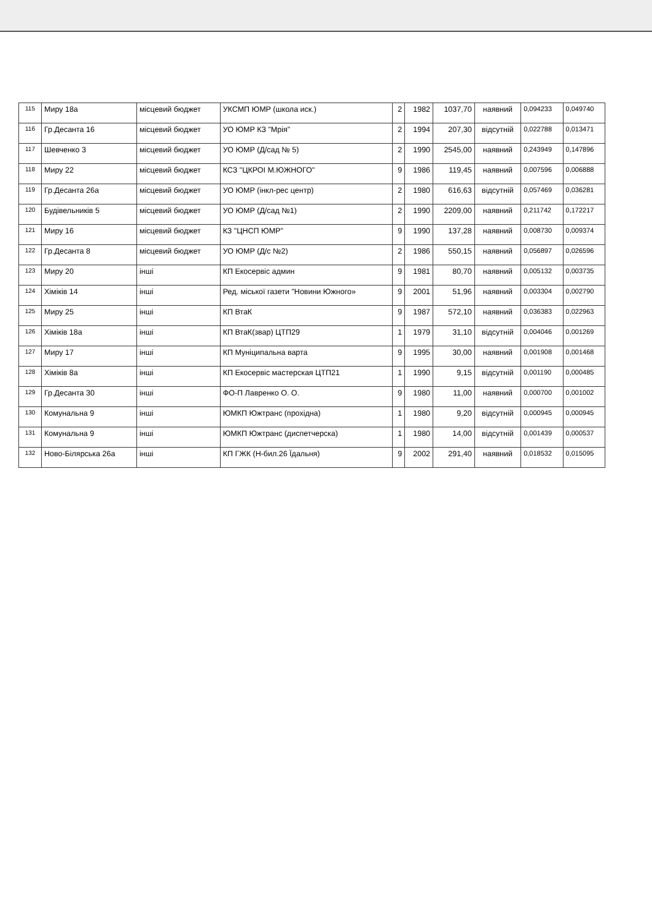| 115 | Миру 18а | місцевий бюджет | УКСМП ЮМР (школа иск.) | 2 | 1982 | 1037,70 | наявний | 0,094233 | 0,049740 |
| 116 | Гр.Десанта 16 | місцевий бюджет | УО ЮМР КЗ "Мрія" | 2 | 1994 | 207,30 | відсутній | 0,022788 | 0,013471 |
| 117 | Шевченко 3 | місцевий бюджет | УО ЮМР (Д/сад № 5) | 2 | 1990 | 2545,00 | наявний | 0,243949 | 0,147896 |
| 118 | Миру 22 | місцевий бюджет | КСЗ "ЦКРОІ М.ЮЖНОГО" | 9 | 1986 | 119,45 | наявний | 0,007596 | 0,006888 |
| 119 | Гр.Десанта 26а | місцевий бюджет | УО ЮМР (інкл-рес центр) | 2 | 1980 | 616,63 | відсутній | 0,057469 | 0,036281 |
| 120 | Будівельників 5 | місцевий бюджет | УО ЮМР (Д/сад №1) | 2 | 1990 | 2209,00 | наявний | 0,211742 | 0,172217 |
| 121 | Миру 16 | місцевий бюджет | КЗ "ЦНСП ЮМР" | 9 | 1990 | 137,28 | наявний | 0,008730 | 0,009374 |
| 122 | Гр.Десанта 8 | місцевий бюджет | УО ЮМР (Д/с №2) | 2 | 1986 | 550,15 | наявний | 0,056897 | 0,026596 |
| 123 | Миру 20 | інші | КП Екосервіс админ | 9 | 1981 | 80,70 | наявний | 0,005132 | 0,003735 |
| 124 | Хіміків 14 | інші | Ред. міської газети "Новини Южного» | 9 | 2001 | 51,96 | наявний | 0,003304 | 0,002790 |
| 125 | Миру 25 | інші | КП ВтаК | 9 | 1987 | 572,10 | наявний | 0,036383 | 0,022963 |
| 126 | Хіміків 18а | інші | КП ВтаК(звар) ЦТП29 | 1 | 1979 | 31,10 | відсутній | 0,004046 | 0,001269 |
| 127 | Миру 17 | інші | КП Муніципальна варта | 9 | 1995 | 30,00 | наявний | 0,001908 | 0,001468 |
| 128 | Хіміків 8а | інші | КП Екосервіс мастерская ЦТП21 | 1 | 1990 | 9,15 | відсутній | 0,001190 | 0,000485 |
| 129 | Гр.Десанта 30 | інші | ФО-П Лавренко О. О. | 9 | 1980 | 11,00 | наявний | 0,000700 | 0,001002 |
| 130 | Комунальна 9 | інші | ЮМКП Южтранс (прохідна) | 1 | 1980 | 9,20 | відсутній | 0,000945 | 0,000945 |
| 131 | Комунальна 9 | інші | ЮМКП Южтранс (диспетчерска) | 1 | 1980 | 14,00 | відсутній | 0,001439 | 0,000537 |
| 132 | Ново-Білярська 26а | інші | КП ГЖК (Н-бил.26 Їдальня) | 9 | 2002 | 291,40 | наявний | 0,018532 | 0,015095 |